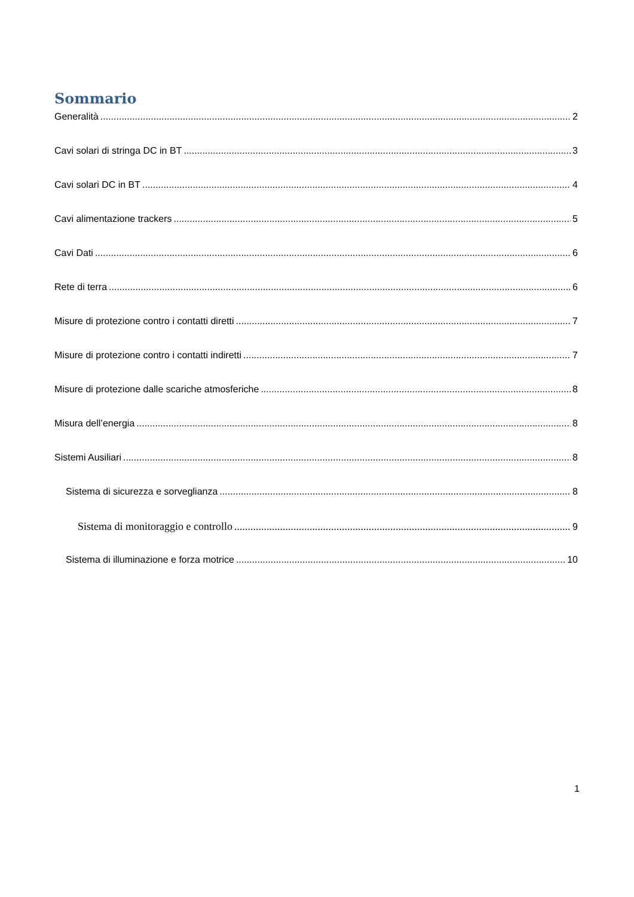Sommario
Generalità 2
Cavi solari di stringa DC in BT 3
Cavi solari DC in BT 4
Cavi alimentazione trackers 5
Cavi Dati 6
Rete di terra 6
Misure di protezione contro i contatti diretti 7
Misure di protezione contro i contatti indiretti 7
Misure di protezione dalle scariche atmosferiche 8
Misura dell’energia 8
Sistemi Ausiliari 8
Sistema di sicurezza e sorveglianza 8
Sistema di monitoraggio e controllo 9
Sistema di illuminazione e forza motrice 10
1